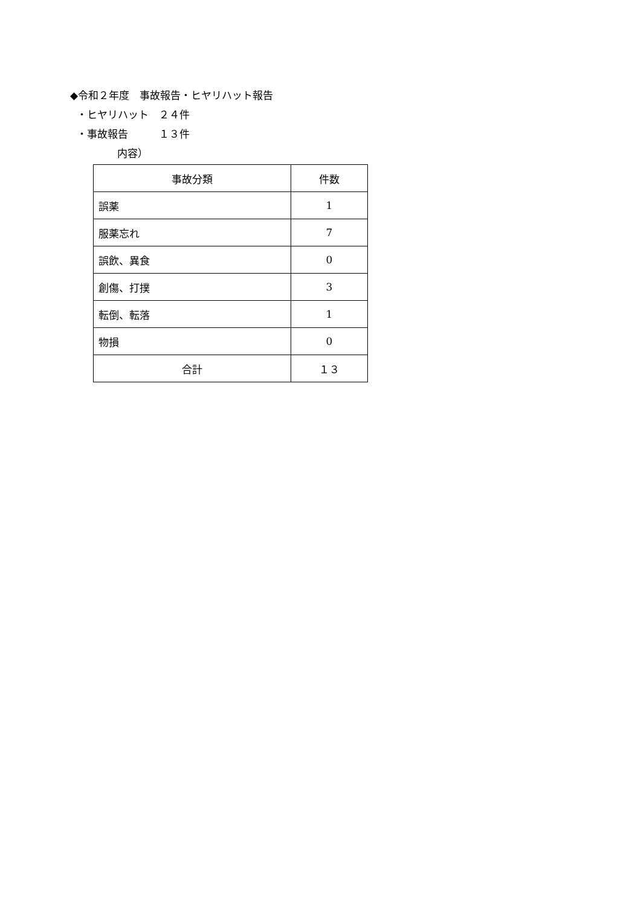◆令和２年度　事故報告・ヒヤリハット報告
・ヒヤリハット　２４件
・事故報告　　　１３件
内容）
| 事故分類 | 件数 |
| 誤薬 | 1 |
| 服薬忘れ | 7 |
| 誤飲、異食 | 0 |
| 創傷、打撲 | 3 |
| 転倒、転落 | 1 |
| 物損 | 0 |
| 合計 | １３ |